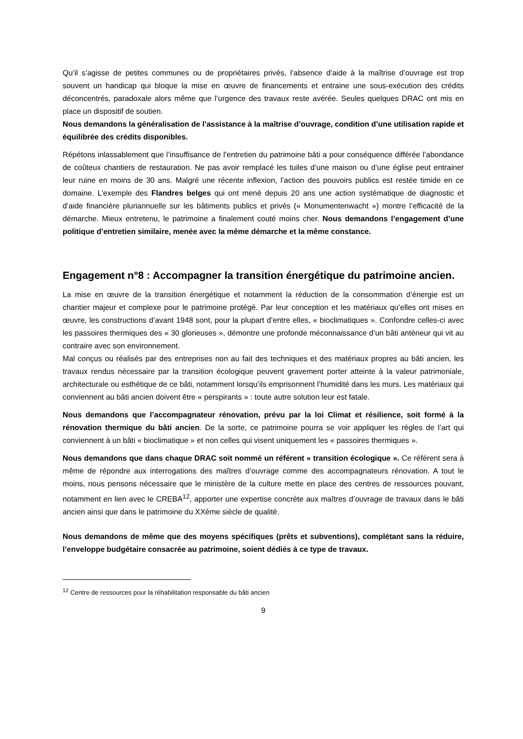Qu’il s’agisse de petites communes ou de propriétaires privés, l’absence d’aide à la maîtrise d’ouvrage est trop souvent un handicap qui bloque la mise en œuvre de financements et entraine une sous-exécution des crédits déconcentrés, paradoxale alors même que l’urgence des travaux reste avérée. Seules quelques DRAC ont mis en place un dispositif de soutien.
Nous demandons la généralisation de l’assistance à la maîtrise d’ouvrage, condition d’une utilisation rapide et équilibrée des crédits disponibles.
Répétons inlassablement que l’insuffisance de l’entretien du patrimoine bâti a pour conséquence différée l’abondance de coûteux chantiers de restauration. Ne pas avoir remplacé les tuiles d’une maison ou d’une église peut entrainer leur ruine en moins de 30 ans. Malgré une récente inflexion, l’action des pouvoirs publics est restée timide en ce domaine. L’exemple des Flandres belges qui ont mené depuis 20 ans une action systématique de diagnostic et d’aide financière pluriannuelle sur les bâtiments publics et privés (« Monumentenwacht ») montre l’efficacité de la démarche. Mieux entretenu, le patrimoine a finalement couté moins cher. Nous demandons l’engagement d’une politique d’entretien similaire, menée avec la même démarche et la même constance.
Engagement n°8 : Accompagner la transition énergétique du patrimoine ancien.
La mise en œuvre de la transition énergétique et notamment la réduction de la consommation d’énergie est un chantier majeur et complexe pour le patrimoine protégé. Par leur conception et les matériaux qu’elles ont mises en œuvre, les constructions d’avant 1948 sont, pour la plupart d’entre elles, « bioclimatiques ». Confondre celles-ci avec les passoires thermiques des « 30 glorieuses », démontre une profonde méconnaissance d’un bâti antérieur qui vit au contraire avec son environnement.
Mal conçus ou réalisés par des entreprises non au fait des techniques et des matériaux propres au bâti ancien, les travaux rendus nécessaire par la transition écologique peuvent gravement porter atteinte à la valeur patrimoniale, architecturale ou esthétique de ce bâti, notamment lorsqu’ils emprisonnent l’humidité dans les murs. Les matériaux qui conviennent au bâti ancien doivent être « perspirants » : toute autre solution leur est fatale.
Nous demandons que l’accompagnateur rénovation, prévu par la loi Climat et résilience, soit formé à la rénovation thermique du bâti ancien. De la sorte, ce patrimoine pourra se voir appliquer les règles de l’art qui conviennent à un bâti « bioclimatique » et non celles qui visent uniquement les « passoires thermiques ».
Nous demandons que dans chaque DRAC soit nommé un référent « transition écologique ». Ce référent sera à même de répondre aux interrogations des maîtres d’ouvrage comme des accompagnateurs rénovation. A tout le moins, nous pensons nécessaire que le ministère de la culture mette en place des centres de ressources pouvant, notamment en lien avec le CREBA<sup>12</sup>, apporter une expertise concrète aux maîtres d’ouvrage de travaux dans le bâti ancien ainsi que dans le patrimoine du XXème siècle de qualité.
Nous demandons de même que des moyens spécifiques (prêts et subventions), complétant sans la réduire, l’enveloppe budgétaire consacrée au patrimoine, soient dédiés à ce type de travaux.
<sup>12</sup> Centre de ressources pour la réhabilitation responsable du bâti ancien
9